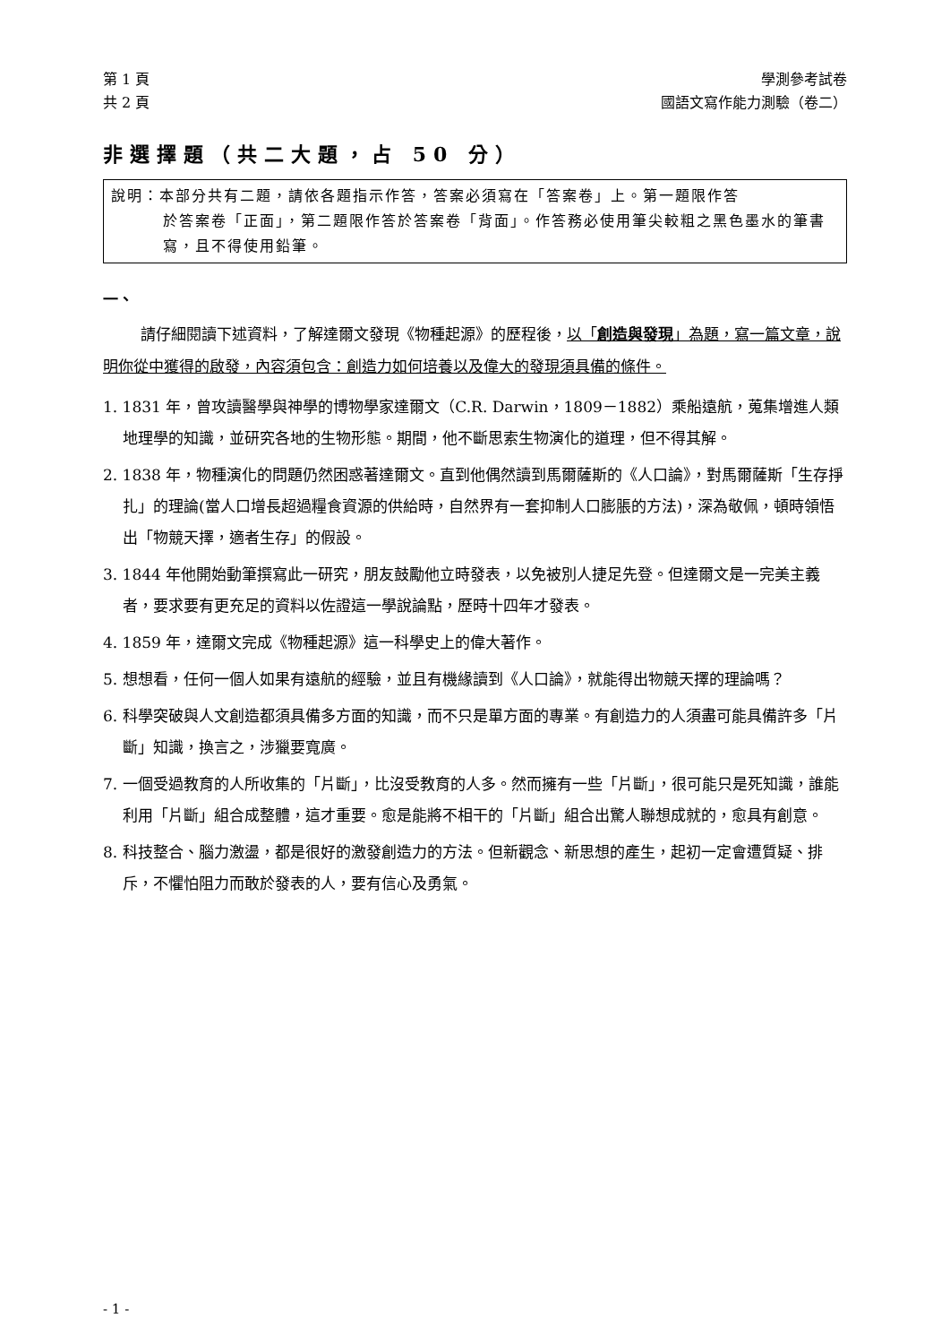第 1 頁 學測參考試卷
共 2 頁 國語文寫作能力測驗（卷二）
非選擇題（共二大題，占 50 分）
說明：本部分共有二題，請依各題指示作答，答案必須寫在「答案卷」上。第一題限作答
於答案卷「正面」，第二題限作答於答案卷「背面」。作答務必使用筆尖較粗之黑色墨水的筆書寫，且不得使用鉛筆。
一、
請仔細閱讀下述資料，了解達爾文發現《物種起源》的歷程後，以「創造與發現」為題，寫一篇文章，說明你從中獲得的啟發，內容須包含：創造力如何培養以及偉大的發現須具備的條件。
1. 1831 年，曾攻讀醫學與神學的博物學家達爾文（C.R. Darwin，1809－1882）乘船遠航，蒐集增進人類地理學的知識，並研究各地的生物形態。期間，他不斷思索生物演化的道理，但不得其解。
2. 1838 年，物種演化的問題仍然困惑著達爾文。直到他偶然讀到馬爾薩斯的《人口論》，對馬爾薩斯「生存掙扎」的理論(當人口增長超過糧食資源的供給時，自然界有一套抑制人口膨脹的方法)，深為敬佩，頓時領悟出「物競天擇，適者生存」的假設。
3. 1844 年他開始動筆撰寫此一研究，朋友鼓勵他立時發表，以免被別人捷足先登。但達爾文是一完美主義者，要求要有更充足的資料以佐證這一學說論點，歷時十四年才發表。
4. 1859 年，達爾文完成《物種起源》這一科學史上的偉大著作。
5. 想想看，任何一個人如果有遠航的經驗，並且有機緣讀到《人口論》，就能得出物競天擇的理論嗎？
6. 科學突破與人文創造都須具備多方面的知識，而不只是單方面的專業。有創造力的人須盡可能具備許多「片斷」知識，換言之，涉獵要寬廣。
7. 一個受過教育的人所收集的「片斷」，比沒受教育的人多。然而擁有一些「片斷」，很可能只是死知識，誰能利用「片斷」組合成整體，這才重要。愈是能將不相干的「片斷」組合出驚人聯想成就的，愈具有創意。
8. 科技整合、腦力激盪，都是很好的激發創造力的方法。但新觀念、新思想的產生，起初一定會遭質疑、排斥，不懼怕阻力而敢於發表的人，要有信心及勇氣。
- 1 -